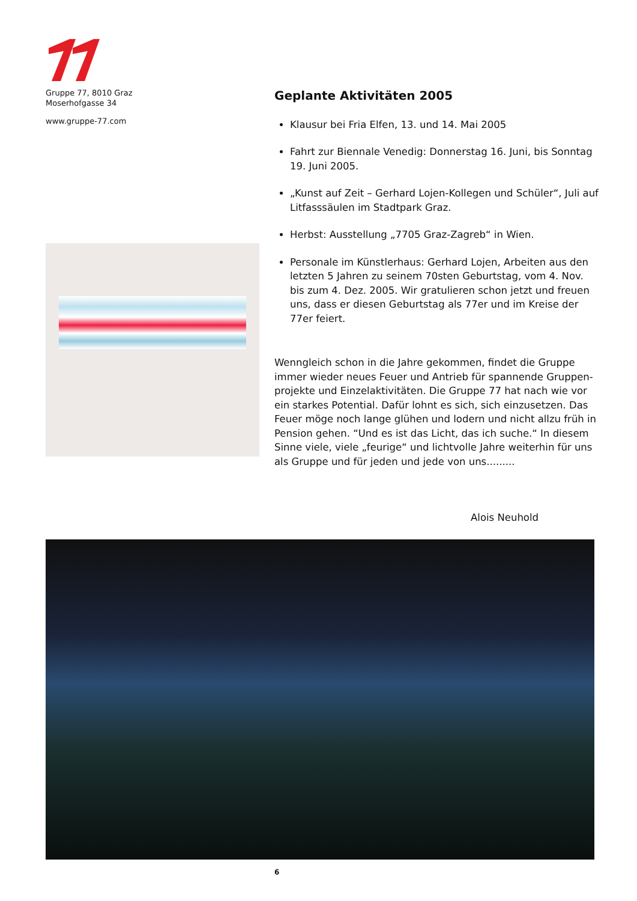Gruppe 77, 8010 Graz
Moserhofgasse 34
www.gruppe-77.com
Geplante Aktivitäten 2005
Klausur bei Fria Elfen, 13. und 14. Mai 2005
Fahrt zur Biennale Venedig: Donnerstag 16. Juni, bis Sonntag 19. Juni 2005.
„Kunst auf Zeit – Gerhard Lojen-Kollegen und Schüler“, Juli auf Litfasssäulen im Stadtpark Graz.
Herbst: Ausstellung „7705 Graz-Zagreb“ in Wien.
Personale im Künstlerhaus: Gerhard Lojen, Arbeiten aus den letzten 5 Jahren zu seinem 70sten Geburtstag, vom 4. Nov. bis zum 4. Dez. 2005. Wir gratulieren schon jetzt und freuen uns, dass er diesen Geburtstag als 77er und im Kreise der 77er feiert.
Wenngleich schon in die Jahre gekommen, findet die Gruppe immer wieder neues Feuer und Antrieb für spannende Gruppen-projekte und Einzelaktivitäten. Die Gruppe 77 hat nach wie vor ein starkes Potential. Dafür lohnt es sich, sich einzusetzen. Das Feuer möge noch lange glühen und lodern und nicht allzu früh in Pension gehen. “Und es ist das Licht, das ich suche.“ In diesem Sinne viele, viele „feurige“ und lichtvolle Jahre weiterhin für uns als Gruppe und für jeden und jede von uns.........
Alois Neuhold
6